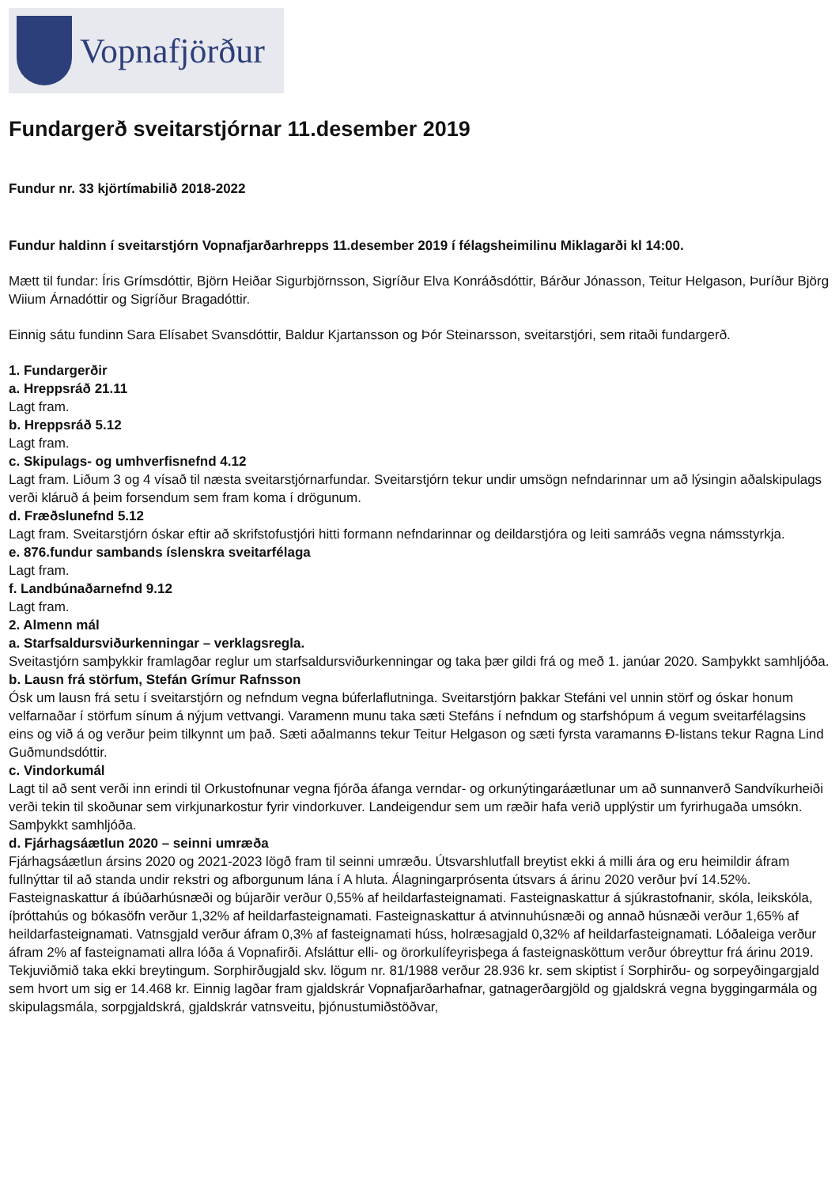Vopnafjörður
Fundargerð sveitarstjórnar 11.desember 2019
Fundur nr. 33 kjörtímabilið 2018-2022
Fundur haldinn í sveitarstjórn Vopnafjarðarhrepps 11.desember 2019 í félagsheimilinu Miklagarði kl 14:00.
Mætt til fundar: Íris Grímsdóttir, Björn Heiðar Sigurbjörnsson, Sigríður Elva Konráðsdóttir, Bárður Jónasson, Teitur Helgason, Þuríður Björg Wiium Árnadóttir og Sigríður Bragadóttir.
Einnig sátu fundinn Sara Elísabet Svansdóttir, Baldur Kjartansson og Þór Steinarsson, sveitarstjóri, sem ritaði fundargerð.
1. Fundargerðir
a. Hreppsráð 21.11
Lagt fram.
b. Hreppsráð 5.12
Lagt fram.
c. Skipulags- og umhverfisnefnd 4.12
Lagt fram. Liðum 3 og 4 vísað til næsta sveitarstjórnarfundar. Sveitarstjórn tekur undir umsögn nefndarinnar um að lýsingin aðalskipulags verði kláruð á þeim forsendum sem fram koma í drögunum.
d. Fræðslunefnd 5.12
Lagt fram. Sveitarstjórn óskar eftir að skrifstofustjóri hitti formann nefndarinnar og deildarstjóra og leiti samráðs vegna námsstyrkja.
e. 876.fundur sambands íslenskra sveitarfélaga
Lagt fram.
f. Landbúnaðarnefnd 9.12
Lagt fram.
2. Almenn mál
a. Starfsaldursviðurkenningar – verklagsregla.
Sveitastjórn samþykkir framlagðar reglur um starfsaldursviðurkenningar og taka þær gildi frá og með 1. janúar 2020. Samþykkt samhljóða.
b. Lausn frá störfum, Stefán Grímur Rafnsson
Ósk um lausn frá setu í sveitarstjórn og nefndum vegna búferlaflutninga. Sveitarstjórn þakkar Stefáni vel unnin störf og óskar honum velfarnaðar í störfum sínum á nýjum vettvangi. Varamenn munu taka sæti Stefáns í nefndum og starfshópum á vegum sveitarfélagsins eins og við á og verður þeim tilkynnt um það. Sæti aðalmanns tekur Teitur Helgason og sæti fyrsta varamanns Ð-listans tekur Ragna Lind Guðmundsdóttir.
c. Vindorkumál
Lagt til að sent verði inn erindi til Orkustofnunar vegna fjórða áfanga verndar- og orkunýtingaráætlunar um að sunnanverð Sandvíkurheiði verði tekin til skoðunar sem virkjunarkostur fyrir vindorkuver. Landeigendur sem um ræðir hafa verið upplýstir um fyrirhugaða umsókn. Samþykkt samhljóða.
d. Fjárhagsáætlun 2020 – seinni umræða
Fjárhagsáætlun ársins 2020 og 2021-2023 lögð fram til seinni umræðu. Útsvarshlutfall breytist ekki á milli ára og eru heimildir áfram fullnýttar til að standa undir rekstri og afborgunum lána í A hluta. Álagningarprósenta útsvars á árinu 2020 verður því 14.52%. Fasteignaskattur á íbúðarhúsnæði og bújarðir verður 0,55% af heildarfasteignamati. Fasteignaskattur á sjúkrastofnanir, skóla, leikskóla, íþróttahús og bókasöfn verður 1,32% af heildarfasteignamati. Fasteignaskattur á atvinnuhúsnæði og annað húsnæði verður 1,65% af heildarfasteignamati. Vatnsgjald verður áfram 0,3% af fasteignamati húss, holræsagjald 0,32% af heildarfasteignamati. Lóðaleiga verður áfram 2% af fasteignamati allra lóða á Vopnafirði. Afsláttur elli- og örorkulífeyrisþega á fasteignasköttum verður óbreyttur frá árinu 2019. Tekjuviðmið taka ekki breytingum. Sorphirðugjald skv. lögum nr. 81/1988 verður 28.936 kr. sem skiptist í Sorphirðu- og sorpeyðingargjald sem hvort um sig er 14.468 kr. Einnig lagðar fram gjaldskrár Vopnafjarðarhafnar, gatnagerðargjöld og gjaldskrá vegna byggingarmála og skipulagsmála, sorpgjaldskrá, gjaldskrár vatnsveitu, þjónustumiðstöðvar,